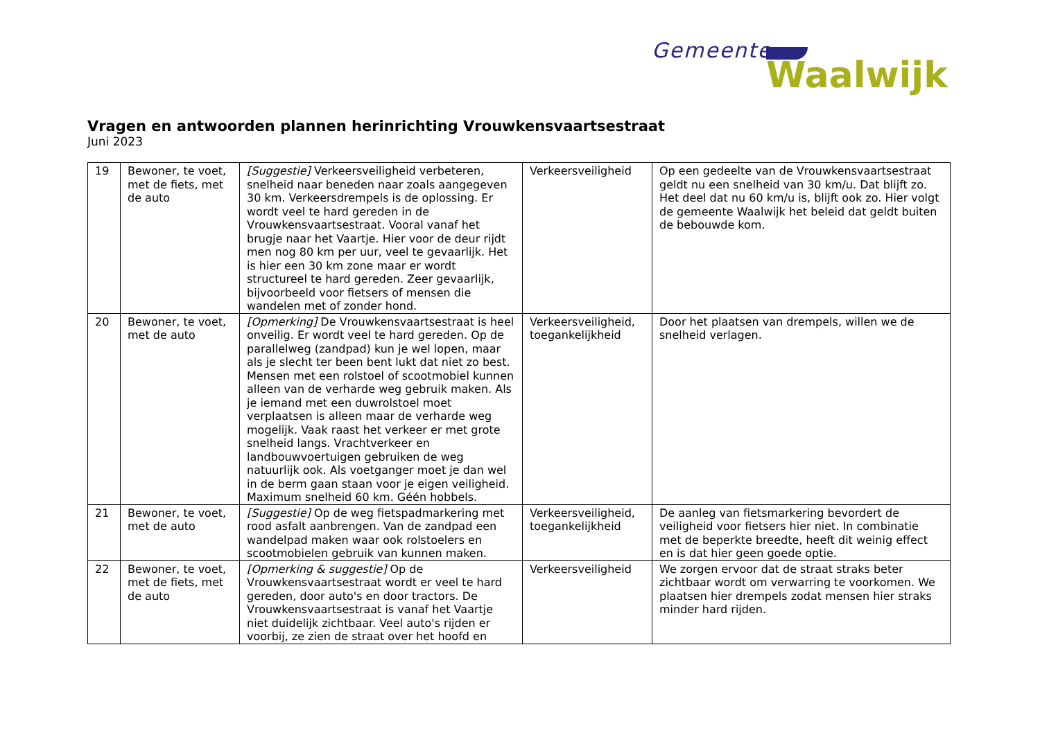Gemeente
Waalwijk
Vragen en antwoorden plannen herinrichting Vrouwkensvaartsestraat
Juni 2023
| 19 | Bewoner, te voet, met de fiets, met de auto | [Suggestie] Verkeersveiligheid verbeteren, snelheid naar beneden naar zoals aangegeven 30 km. Verkeersdrempels is de oplossing. Er wordt veel te hard gereden in de Vrouwkensvaartsestraat. Vooral vanaf het brugje naar het Vaartje. Hier voor de deur rijdt men nog 80 km per uur, veel te gevaarlijk. Het is hier een 30 km zone maar er wordt structureel te hard gereden. Zeer gevaarlijk, bijvoorbeeld voor fietsers of mensen die wandelen met of zonder hond. | Verkeersveiligheid | Op een gedeelte van de Vrouwkensvaartsestraat geldt nu een snelheid van 30 km/u. Dat blijft zo. Het deel dat nu 60 km/u is, blijft ook zo. Hier volgt de gemeente Waalwijk het beleid dat geldt buiten de bebouwde kom. |
| 20 | Bewoner, te voet, met de auto | [Opmerking] De Vrouwkensvaartsestraat is heel onveilig. Er wordt veel te hard gereden. Op de parallelweg (zandpad) kun je wel lopen, maar als je slecht ter been bent lukt dat niet zo best. Mensen met een rolstoel of scootmobiel kunnen alleen van de verharde weg gebruik maken. Als je iemand met een duwrolstoel moet verplaatsen is alleen maar de verharde weg mogelijk. Vaak raast het verkeer er met grote snelheid langs. Vrachtverkeer en landbouwvoertuigen gebruiken de weg natuurlijk ook. Als voetganger moet je dan wel in de berm gaan staan voor je eigen veiligheid. Maximum snelheid 60 km. Géén hobbels. | Verkeersveiligheid, toegankelijkheid | Door het plaatsen van drempels, willen we de snelheid verlagen. |
| 21 | Bewoner, te voet, met de auto | [Suggestie] Op de weg fietspadmarkering met rood asfalt aanbrengen. Van de zandpad een wandelpad maken waar ook rolstoelers en scootmobielen gebruik van kunnen maken. | Verkeersveiligheid, toegankelijkheid | De aanleg van fietsmarkering bevordert de veiligheid voor fietsers hier niet. In combinatie met de beperkte breedte, heeft dit weinig effect en is dat hier geen goede optie. |
| 22 | Bewoner, te voet, met de fiets, met de auto | [Opmerking & suggestie] Op de Vrouwkensvaartsestraat wordt er veel te hard gereden, door auto's en door tractors. De Vrouwkensvaartsestraat is vanaf het Vaartje niet duidelijk zichtbaar. Veel auto's rijden er voorbij, ze zien de straat over het hoofd en | Verkeersveiligheid | We zorgen ervoor dat de straat straks beter zichtbaar wordt om verwarring te voorkomen. We plaatsen hier drempels zodat mensen hier straks minder hard rijden. |